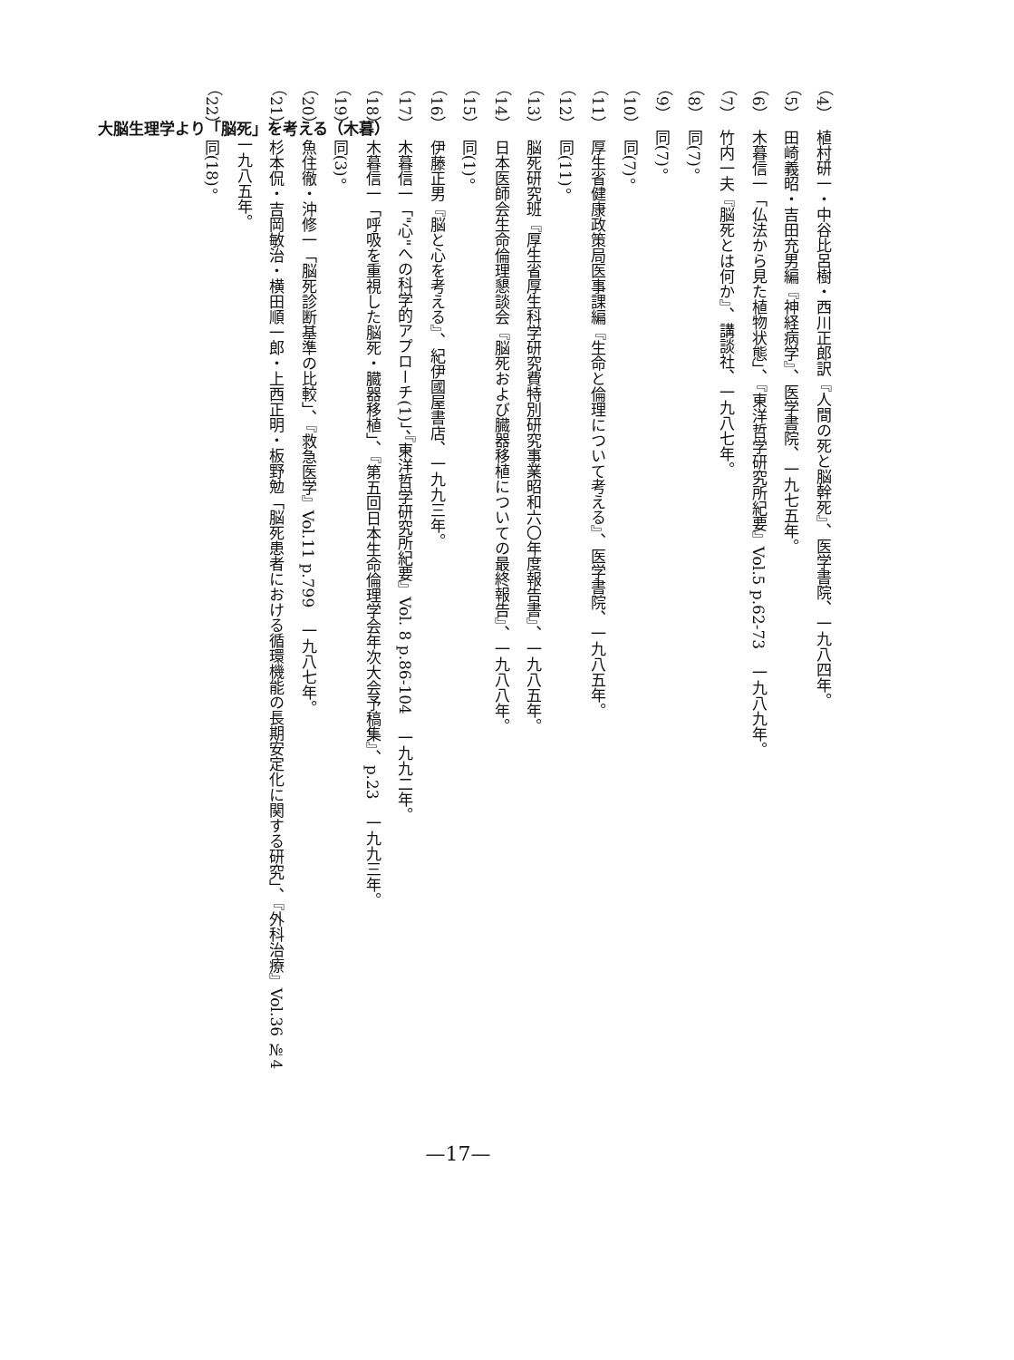大脳生理学より「脳死」を考える（木暮）
（4）　植村研一・中谷比呂樹・西川正郎訳『人間の死と脳幹死』、医学書院、一九八四年。
（5）　田崎義昭・吉田充男編『神経病学』、医学書院、一九七五年。
（6）　木暮信一「仏法から見た植物状態」、『東洋哲学研究所紀要』Vol.5 p.62-73　一九八九年。
（7）　竹内一夫『脳死とは何か』、講談社、一九八七年。
（8）　同(7)。
（9）　同(7)。
（10）　同(7)。
（11）　厚生省健康政策局医事課編『生命と倫理について考える』、医学書院、一九八五年。
（12）　同(11)。
（13）　脳死研究班『厚生省厚生科学研究費特別研究事業昭和六〇年度報告書』、一九八五年。
（14）　日本医師会生命倫理懇談会『脳死および臓器移植についての最終報告』、一九八八年。
（15）　同(1)。
（16）　伊藤正男『脳と心を考える』、紀伊國屋書店、一九九三年。
（17）　木暮信一「"心"への科学的アプローチ(1)」、『東洋哲学研究所紀要』Vol. 8 p.86-104　一九九二年。
（18）　木暮信一「呼吸を重視した脳死・臓器移植」、『第五回日本生命倫理学会年次大会予稿集』、p.23　一九九三年。
（19）　同(3)。
（20）　魚住徹・沖修一「脳死診断基準の比較」、『救急医学』Vol.11 p.799　一九八七年。
（21）　杉本侃・吉岡敏治・横田順一郎・上西正明・板野勉「脳死患者における循環機能の長期安定化に関する研究」、『外科治療』Vol.36 №4
　　　一九八五年。
（22）　同(18)。
—17—